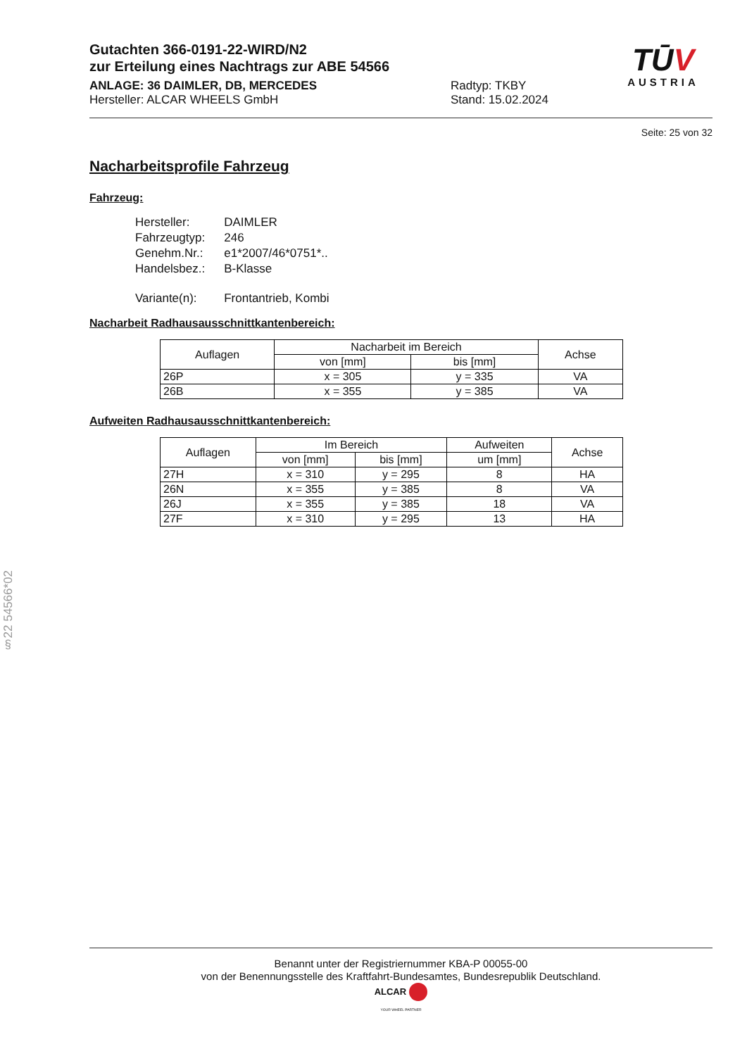Gutachten 366-0191-22-WIRD/N2
zur Erteilung eines Nachtrags zur ABE 54566
ANLAGE: 36 DAIMLER, DB, MERCEDES
Hersteller: ALCAR WHEELS GmbH
Radtyp: TKBY
Stand: 15.02.2024
TŪV
AUSTRIA
Seite: 25 von 32
Nacharbeitsprofile Fahrzeug
Fahrzeug:
| Hersteller: | DAIMLER |
| Fahrzeugtyp: | 246 |
| Genehm.Nr.: | e1*2007/46*0751*.. |
| Handelsbez.: | B-Klasse |
| Variante(n): | Frontantrieb, Kombi |
Nacharbeit Radhausausschnittkantenbereich:
| Auflagen | Nacharbeit im Bereich | | Achse |
| --- | --- | --- | --- |
| | von [mm] | bis [mm] | |
| 26P | x = 305 | y = 335 | VA |
| 26B | x = 355 | y = 385 | VA |
Aufweiten Radhausausschnittkantenbereich:
| Auflagen | Im Bereich | | Aufweiten | Achse |
| --- | --- | --- | --- | --- |
| | von [mm] | bis [mm] | um [mm] | |
| 27H | x = 310 | y = 295 | 8 | HA |
| 26N | x = 355 | y = 385 | 8 | VA |
| 26J | x = 355 | y = 385 | 18 | VA |
| 27F | x = 310 | y = 295 | 13 | HA |
§22 54566*02
Benannt unter der Registriernummer KBA-P 00055-00
von der Benennungsstelle des Kraftfahrt-Bundesamtes, Bundesrepublik Deutschland.
ALCAR
YOUR WHEEL PARTNER